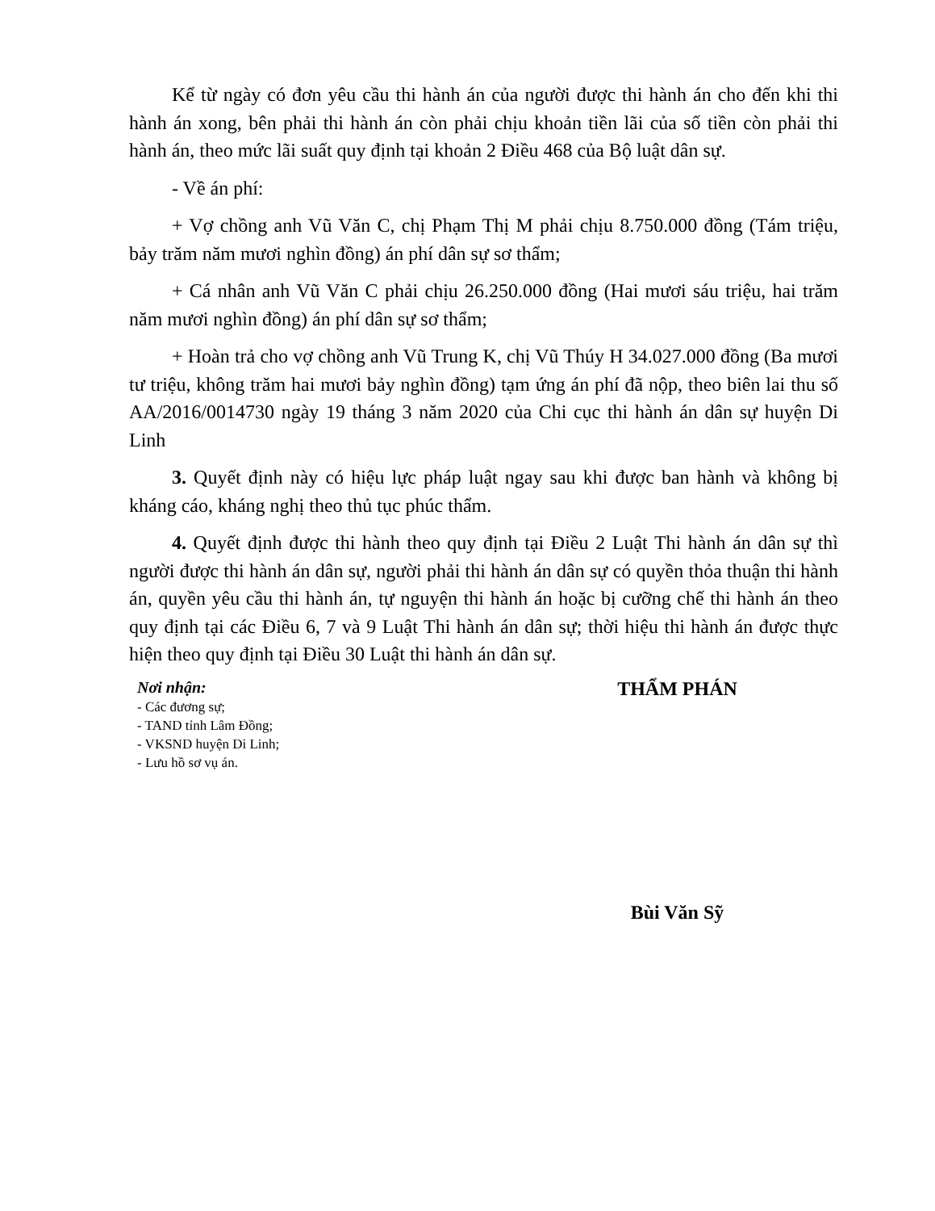Kể từ ngày có đơn yêu cầu thi hành án của người được thi hành án cho đến khi thi hành án xong, bên phải thi hành án còn phải chịu khoản tiền lãi của số tiền còn phải thi hành án, theo mức lãi suất quy định tại khoản 2 Điều 468 của Bộ luật dân sự.
- Về án phí:
+ Vợ chồng anh Vũ Văn C, chị Phạm Thị M phải chịu 8.750.000 đồng (Tám triệu, bảy trăm năm mươi nghìn đồng) án phí dân sự sơ thẩm;
+ Cá nhân anh Vũ Văn C phải chịu 26.250.000 đồng (Hai mươi sáu triệu, hai trăm năm mươi nghìn đồng) án phí dân sự sơ thẩm;
+ Hoàn trả cho vợ chồng anh Vũ Trung K, chị Vũ Thúy H 34.027.000 đồng (Ba mươi tư triệu, không trăm hai mươi bảy nghìn đồng) tạm ứng án phí đã nộp, theo biên lai thu số AA/2016/0014730 ngày 19 tháng 3 năm 2020 của Chi cục thi hành án dân sự huyện Di Linh
3. Quyết định này có hiệu lực pháp luật ngay sau khi được ban hành và không bị kháng cáo, kháng nghị theo thủ tục phúc thẩm.
4. Quyết định được thi hành theo quy định tại Điều 2 Luật Thi hành án dân sự thì người được thi hành án dân sự, người phải thi hành án dân sự có quyền thỏa thuận thi hành án, quyền yêu cầu thi hành án, tự nguyện thi hành án hoặc bị cưỡng chế thi hành án theo quy định tại các Điều 6, 7 và 9 Luật Thi hành án dân sự; thời hiệu thi hành án được thực hiện theo quy định tại Điều 30 Luật thi hành án dân sự.
Nơi nhận:
- Các đương sự;
- TAND tỉnh Lâm Đồng;
- VKSND huyện Di Linh;
- Lưu hồ sơ vụ án.
THẨM PHÁN
Bùi Văn Sỹ